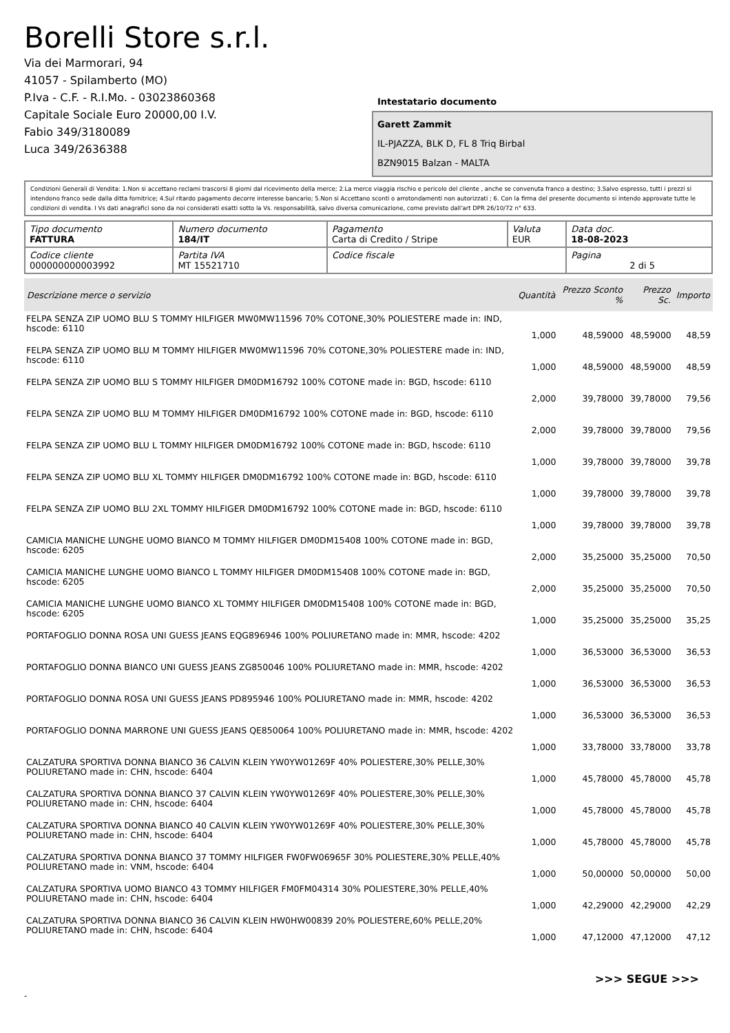Borelli Store s.r.l.
Via dei Marmorari, 94
41057 - Spilamberto (MO)
P.Iva - C.F. - R.I.Mo. - 03023860368
Capitale Sociale Euro 20000,00 I.V.
Fabio 349/3180089
Luca 349/2636388
Intestatario documento
Garett Zammit
IL-PJAZZA, BLK D, FL 8 Triq Birbal
BZN9015 Balzan - MALTA
Condizioni Generali di Vendita: 1.Non si accettano reclami trascorsi 8 giorni dal ricevimento della merce; 2.La merce viaggia rischio e pericolo del cliente , anche se convenuta franco a destino; 3.Salvo espresso, tutti i prezzi si intendono franco sede dalla ditta fornitrice; 4.Sul ritardo pagamento decorre interesse bancario; 5.Non si Accettano sconti o arrotondamenti non autorizzati ; 6. Con la firma del presente documento si intendo approvate tutte le condizioni di vendita. I Vs dati anagrafici sono da noi considerati esatti sotto la Vs. responsabilità, salvo diversa comunicazione, come previsto dall'art DPR 26/10/72 n° 633.
| Tipo documento FATTURA | Numero documento 184/IT | Pagamento Carta di Credito / Stripe | Valuta EUR | Data doc. 18-08-2023 |
| Codice cliente 000000000003992 | Partita IVA MT 15521710 | Codice fiscale | | Pagina 2 di 5 |
| Descrizione merce o servizio | Quantità | Prezzo Sconto % | Prezzo Sc. | Importo |
| --- | --- | --- | --- | --- |
| FELPA SENZA ZIP UOMO BLU S TOMMY HILFIGER MW0MW11596 70% COTONE,30% POLIESTERE made in: IND, hscode: 6110 | 1,000 | 48,59000 | 48,59000 | 48,59 |
| FELPA SENZA ZIP UOMO BLU M TOMMY HILFIGER MW0MW11596 70% COTONE,30% POLIESTERE made in: IND, hscode: 6110 | 1,000 | 48,59000 | 48,59000 | 48,59 |
| FELPA SENZA ZIP UOMO BLU S TOMMY HILFIGER DM0DM16792 100% COTONE made in: BGD, hscode: 6110 | 2,000 | 39,78000 | 39,78000 | 79,56 |
| FELPA SENZA ZIP UOMO BLU M TOMMY HILFIGER DM0DM16792 100% COTONE made in: BGD, hscode: 6110 | 2,000 | 39,78000 | 39,78000 | 79,56 |
| FELPA SENZA ZIP UOMO BLU L TOMMY HILFIGER DM0DM16792 100% COTONE made in: BGD, hscode: 6110 | 1,000 | 39,78000 | 39,78000 | 39,78 |
| FELPA SENZA ZIP UOMO BLU XL TOMMY HILFIGER DM0DM16792 100% COTONE made in: BGD, hscode: 6110 | 1,000 | 39,78000 | 39,78000 | 39,78 |
| FELPA SENZA ZIP UOMO BLU 2XL TOMMY HILFIGER DM0DM16792 100% COTONE made in: BGD, hscode: 6110 | 1,000 | 39,78000 | 39,78000 | 39,78 |
| CAMICIA MANICHE LUNGHE UOMO BIANCO M TOMMY HILFIGER DM0DM15408 100% COTONE made in: BGD, hscode: 6205 | 2,000 | 35,25000 | 35,25000 | 70,50 |
| CAMICIA MANICHE LUNGHE UOMO BIANCO L TOMMY HILFIGER DM0DM15408 100% COTONE made in: BGD, hscode: 6205 | 2,000 | 35,25000 | 35,25000 | 70,50 |
| CAMICIA MANICHE LUNGHE UOMO BIANCO XL TOMMY HILFIGER DM0DM15408 100% COTONE made in: BGD, hscode: 6205 | 1,000 | 35,25000 | 35,25000 | 35,25 |
| PORTAFOGLIO DONNA ROSA UNI GUESS JEANS EQG896946 100% POLIURETANO made in: MMR, hscode: 4202 | 1,000 | 36,53000 | 36,53000 | 36,53 |
| PORTAFOGLIO DONNA BIANCO UNI GUESS JEANS ZG850046 100% POLIURETANO made in: MMR, hscode: 4202 | 1,000 | 36,53000 | 36,53000 | 36,53 |
| PORTAFOGLIO DONNA ROSA UNI GUESS JEANS PD895946 100% POLIURETANO made in: MMR, hscode: 4202 | 1,000 | 36,53000 | 36,53000 | 36,53 |
| PORTAFOGLIO DONNA MARRONE UNI GUESS JEANS QE850064 100% POLIURETANO made in: MMR, hscode: 4202 | 1,000 | 33,78000 | 33,78000 | 33,78 |
| CALZATURA SPORTIVA DONNA BIANCO 36 CALVIN KLEIN YW0YW01269F 40% POLIESTERE,30% PELLE,30% POLIURETANO made in: CHN, hscode: 6404 | 1,000 | 45,78000 | 45,78000 | 45,78 |
| CALZATURA SPORTIVA DONNA BIANCO 37 CALVIN KLEIN YW0YW01269F 40% POLIESTERE,30% PELLE,30% POLIURETANO made in: CHN, hscode: 6404 | 1,000 | 45,78000 | 45,78000 | 45,78 |
| CALZATURA SPORTIVA DONNA BIANCO 40 CALVIN KLEIN YW0YW01269F 40% POLIESTERE,30% PELLE,30% POLIURETANO made in: CHN, hscode: 6404 | 1,000 | 45,78000 | 45,78000 | 45,78 |
| CALZATURA SPORTIVA DONNA BIANCO 37 TOMMY HILFIGER FW0FW06965F 30% POLIESTERE,30% PELLE,40% POLIURETANO made in: VNM, hscode: 6404 | 1,000 | 50,00000 | 50,00000 | 50,00 |
| CALZATURA SPORTIVA UOMO BIANCO 43 TOMMY HILFIGER FM0FM04314 30% POLIESTERE,30% PELLE,40% POLIURETANO made in: CHN, hscode: 6404 | 1,000 | 42,29000 | 42,29000 | 42,29 |
| CALZATURA SPORTIVA DONNA BIANCO 36 CALVIN KLEIN HW0HW00839 20% POLIESTERE,60% PELLE,20% POLIURETANO made in: CHN, hscode: 6404 | 1,000 | 47,12000 | 47,12000 | 47,12 |
>>> SEGUE >>>
-